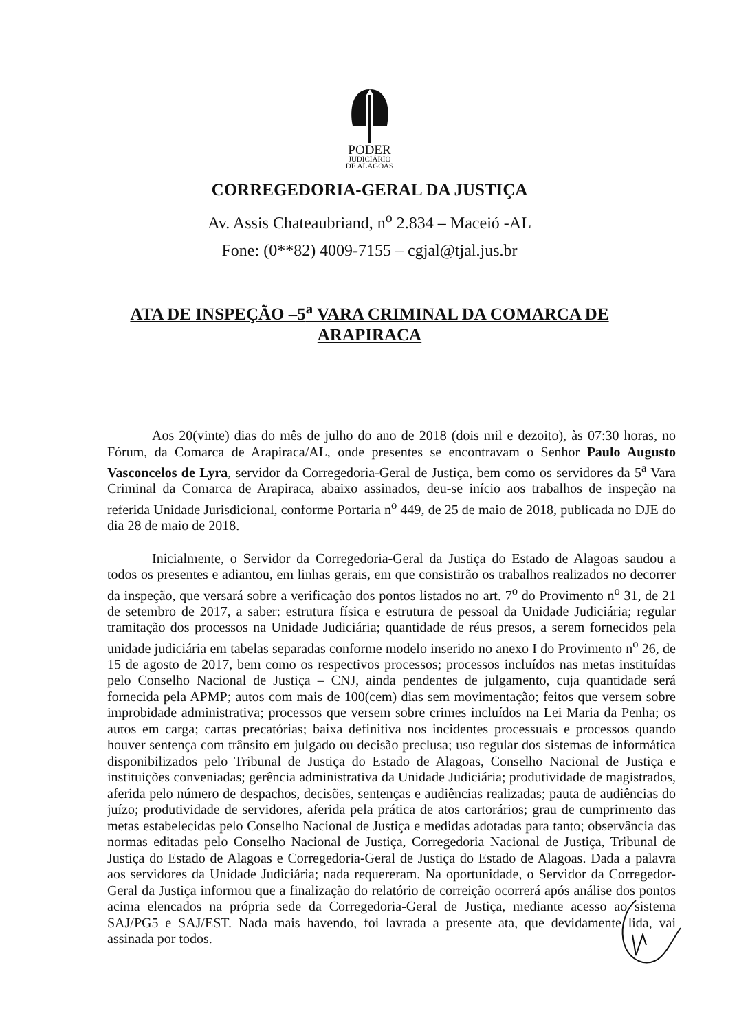PODER
JUDICIÁRIO
DE ALAGOAS
CORREGEDORIA-GERAL DA JUSTIÇA
Av. Assis Chateaubriand, n<sup>o</sup> 2.834 – Maceió -AL
Fone: (0**82) 4009-7155 – cgjal@tjal.jus.br
ATA DE INSPEÇÃO –5<sup>a</sup> VARA CRIMINAL DA COMARCA DE
ARAPIRACA
Aos 20(vinte) dias do mês de julho do ano de 2018 (dois mil e dezoito), às 07:30 horas, no Fórum, da Comarca de Arapiraca/AL, onde presentes se encontravam o Senhor Paulo Augusto Vasconcelos de Lyra, servidor da Corregedoria-Geral de Justiça, bem como os servidores da 5<sup>a</sup> Vara Criminal da Comarca de Arapiraca, abaixo assinados, deu-se início aos trabalhos de inspeção na referida Unidade Jurisdicional, conforme Portaria n<sup>o</sup> 449, de 25 de maio de 2018, publicada no DJE do dia 28 de maio de 2018.
Inicialmente, o Servidor da Corregedoria-Geral da Justiça do Estado de Alagoas saudou a todos os presentes e adiantou, em linhas gerais, em que consistirão os trabalhos realizados no decorrer da inspeção, que versará sobre a verificação dos pontos listados no art. 7<sup>o</sup> do Provimento n<sup>o</sup> 31, de 21 de setembro de 2017, a saber: estrutura física e estrutura de pessoal da Unidade Judiciária; regular tramitação dos processos na Unidade Judiciária; quantidade de réus presos, a serem fornecidos pela unidade judiciária em tabelas separadas conforme modelo inserido no anexo I do Provimento n<sup>o</sup> 26, de 15 de agosto de 2017, bem como os respectivos processos; processos incluídos nas metas instituídas pelo Conselho Nacional de Justiça – CNJ, ainda pendentes de julgamento, cuja quantidade será fornecida pela APMP; autos com mais de 100(cem) dias sem movimentação; feitos que versem sobre improbidade administrativa; processos que versem sobre crimes incluídos na Lei Maria da Penha; os autos em carga; cartas precatórias; baixa definitiva nos incidentes processuais e processos quando houver sentença com trânsito em julgado ou decisão preclusa; uso regular dos sistemas de informática disponibilizados pelo Tribunal de Justiça do Estado de Alagoas, Conselho Nacional de Justiça e instituições conveniadas; gerência administrativa da Unidade Judiciária; produtividade de magistrados, aferida pelo número de despachos, decisões, sentenças e audiências realizadas; pauta de audiências do juízo; produtividade de servidores, aferida pela prática de atos cartorários; grau de cumprimento das metas estabelecidas pelo Conselho Nacional de Justiça e medidas adotadas para tanto; observância das normas editadas pelo Conselho Nacional de Justiça, Corregedoria Nacional de Justiça, Tribunal de Justiça do Estado de Alagoas e Corregedoria-Geral de Justiça do Estado de Alagoas. Dada a palavra aos servidores da Unidade Judiciária; nada requereram. Na oportunidade, o Servidor da Corregedor-Geral da Justiça informou que a finalização do relatório de correição ocorrerá após análise dos pontos acima elencados na própria sede da Corregedoria-Geral de Justiça, mediante acesso ao sistema SAJ/PG5 e SAJ/EST. Nada mais havendo, foi lavrada a presente ata, que devidamente lida, vai assinada por todos.